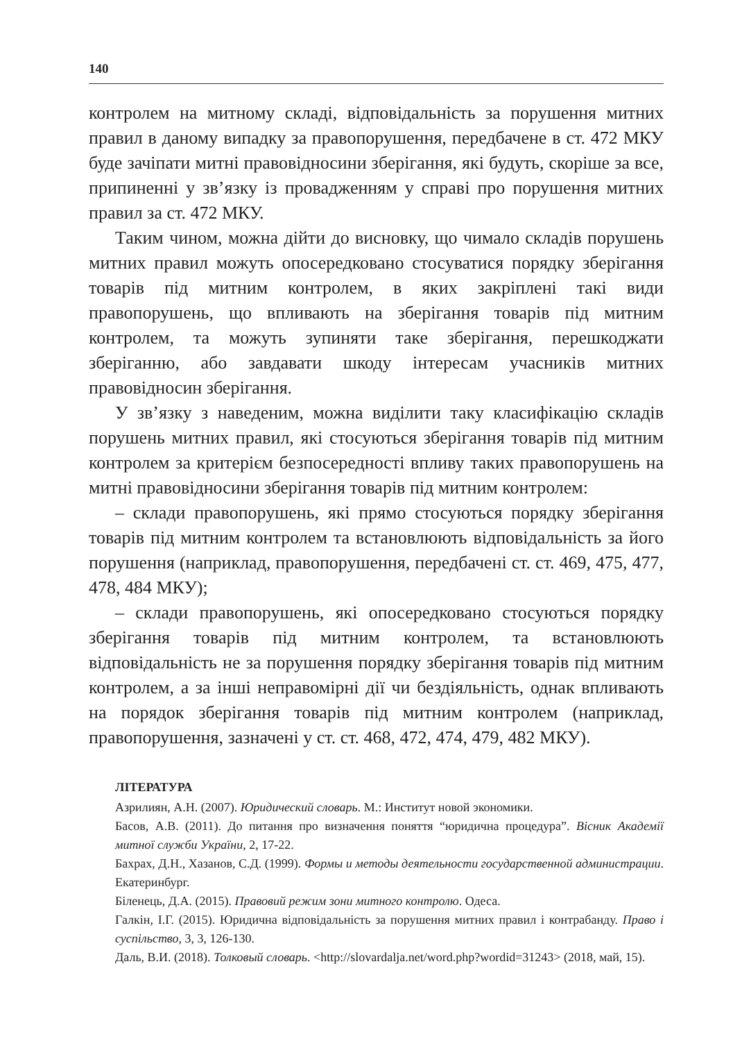140
контролем на митному складі, відповідальність за порушення митних правил в даному випадку за правопорушення, передбачене в ст. 472 МКУ буде зачіпати митні правовідносини зберігання, які будуть, скоріше за все, припиненні у зв’язку із провадженням у справі про порушення митних правил за ст. 472 МКУ.
Таким чином, можна дійти до висновку, що чимало складів порушень митних правил можуть опосередковано стосуватися порядку зберігання товарів під митним контролем, в яких закріплені такі види правопорушень, що впливають на зберігання товарів під митним контролем, та можуть зупиняти таке зберігання, перешкоджати зберіганню, або завдавати шкоду інтересам учасників митних правовідносин зберігання.
У зв’язку з наведеним, можна виділити таку класифікацію складів порушень митних правил, які стосуються зберігання товарів під митним контролем за критерієм безпосередності впливу таких правопорушень на митні правовідносини зберігання товарів під митним контролем:
– склади правопорушень, які прямо стосуються порядку зберігання товарів під митним контролем та встановлюють відповідальність за його порушення (наприклад, правопорушення, передбачені ст. ст. 469, 475, 477, 478, 484 МКУ);
– склади правопорушень, які опосередковано стосуються порядку зберігання товарів під митним контролем, та встановлюють відповідальність не за порушення порядку зберігання товарів під митним контролем, а за інші неправомірні дії чи бездіяльність, однак впливають на порядок зберігання товарів під митним контролем (наприклад, правопорушення, зазначені у ст. ст. 468, 472, 474, 479, 482 МКУ).
ЛІТЕРАТУРА
Азрилиян, А.Н. (2007). Юридический словарь. М.: Институт новой экономики.
Басов, А.В. (2011). До питання про визначення поняття “юридична процедура”. Вісник Академії митної служби України, 2, 17-22.
Бахрах, Д.Н., Хазанов, С.Д. (1999). Формы и методы деятельности государственной администрации. Екатеринбург.
Біленець, Д.А. (2015). Правовий режим зони митного контролю. Одеса.
Галкін, І.Г. (2015). Юридична відповідальність за порушення митних правил і контрабанду. Право і суспільство, 3, 3, 126-130.
Даль, В.И. (2018). Толковый словарь. <http://slovardalja.net/word.php?wordid=31243> (2018, май, 15).